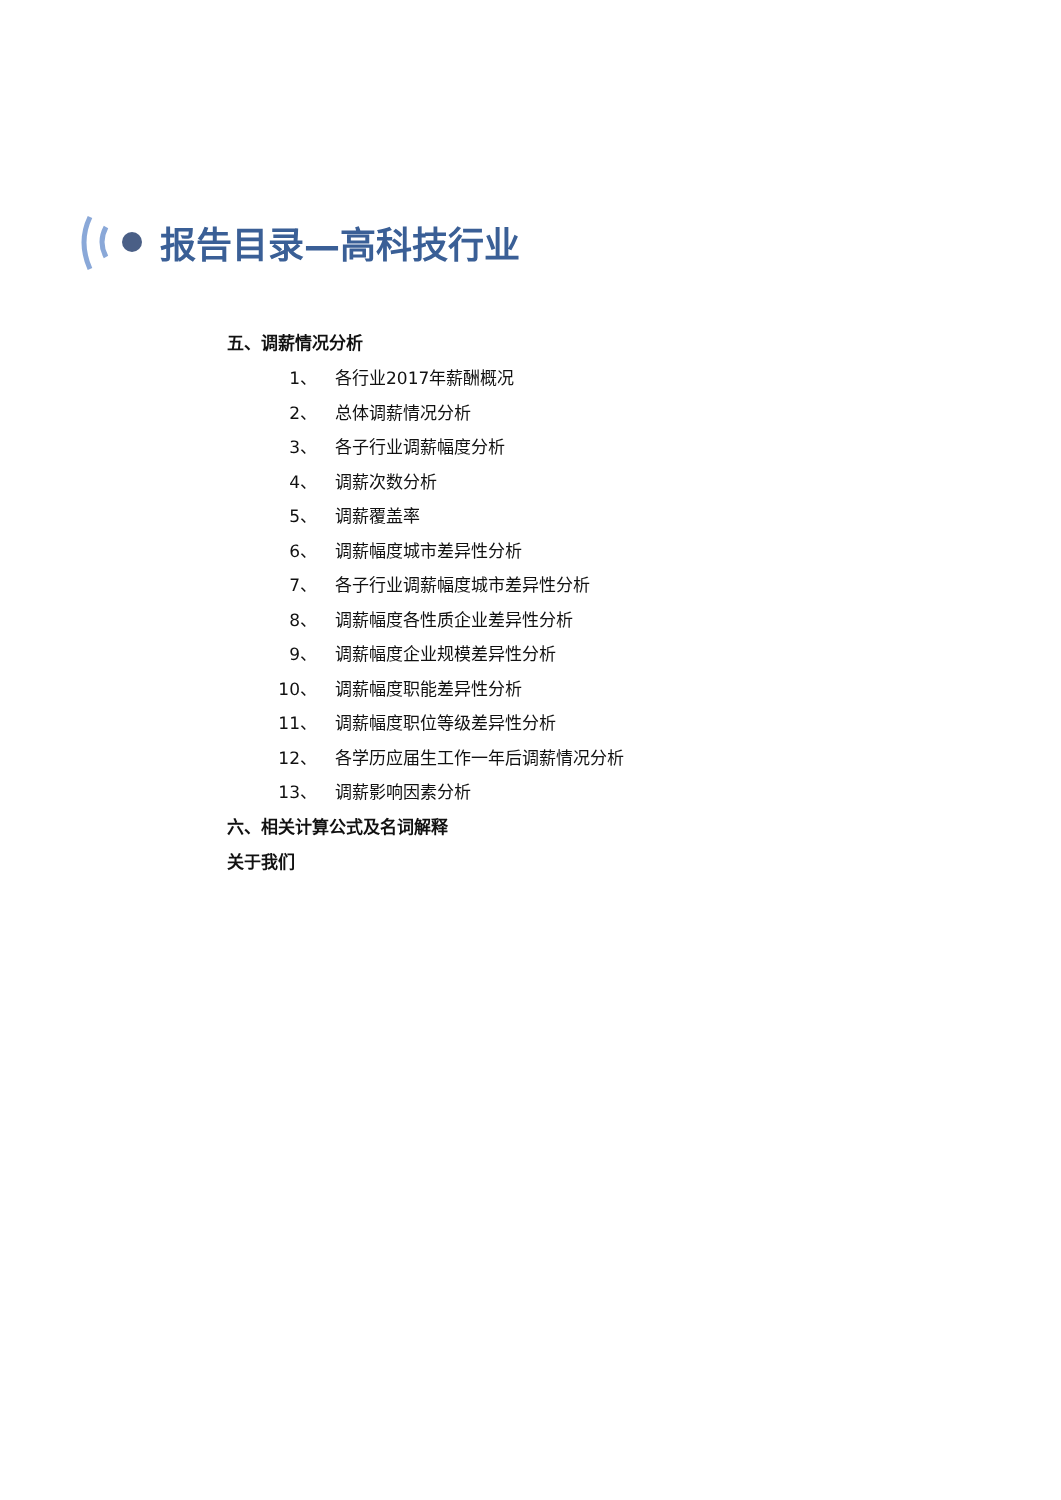报告目录—高科技行业
五、调薪情况分析
1、 各行业2017年薪酬概况
2、 总体调薪情况分析
3、 各子行业调薪幅度分析
4、 调薪次数分析
5、 调薪覆盖率
6、 调薪幅度城市差异性分析
7、 各子行业调薪幅度城市差异性分析
8、 调薪幅度各性质企业差异性分析
9、 调薪幅度企业规模差异性分析
10、 调薪幅度职能差异性分析
11、 调薪幅度职位等级差异性分析
12、 各学历应届生工作一年后调薪情况分析
13、 调薪影响因素分析
六、相关计算公式及名词解释
关于我们